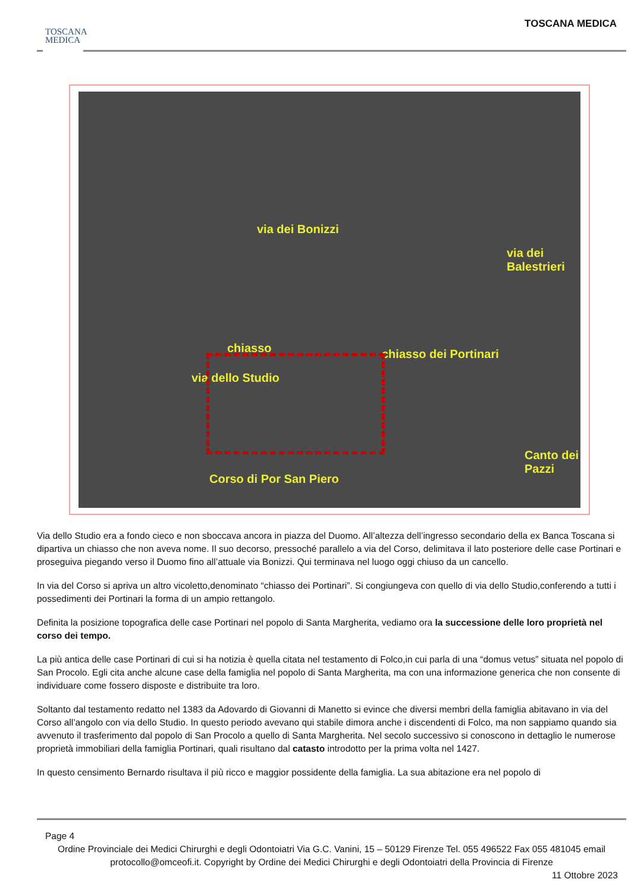TOSCANA
MEDICA
TOSCANA MEDICA
via dei Bonizzi
chiasso
via dello Studio
chiasso dei Portinari
via dei Balestrieri
Canto dei Pazzi
Corso di Por San Piero
Via dello Studio era a fondo cieco e non sboccava ancora in piazza del Duomo. All’altezza dell’ingresso secondario della ex Banca Toscana si dipartiva un chiasso che non aveva nome. Il suo decorso, pressoché parallelo a via del Corso, delimitava il lato posteriore delle case Portinari e proseguiva piegando verso il Duomo fino all’attuale via Bonizzi. Qui terminava nel luogo oggi chiuso da un cancello.
In via del Corso si apriva un altro vicoletto,denominato “chiasso dei Portinari”. Si congiungeva con quello di via dello Studio,conferendo a tutti i possedimenti dei Portinari la forma di un ampio rettangolo.
Definita la posizione topografica delle case Portinari nel popolo di Santa Margherita, vediamo ora la successione delle loro proprietà nel corso dei tempo.
La più antica delle case Portinari di cui si ha notizia è quella citata nel testamento di Folco,in cui parla di una “domus vetus” situata nel popolo di San Procolo. Egli cita anche alcune case della famiglia nel popolo di Santa Margherita, ma con una informazione generica che non consente di individuare come fossero disposte e distribuite tra loro.
Soltanto dal testamento redatto nel 1383 da Adovardo di Giovanni di Manetto si evince che diversi membri della famiglia abitavano in via del Corso all’angolo con via dello Studio. In questo periodo avevano qui stabile dimora anche i discendenti di Folco, ma non sappiamo quando sia avvenuto il trasferimento dal popolo di San Procolo a quello di Santa Margherita. Nel secolo successivo si conoscono in dettaglio le numerose proprietà immobiliari della famiglia Portinari, quali risultano dal catasto introdotto per la prima volta nel 1427.
In questo censimento Bernardo risultava il più ricco e maggior possidente della famiglia. La sua abitazione era nel popolo di
Page 4
Ordine Provinciale dei Medici Chirurghi e degli Odontoiatri Via G.C. Vanini, 15 – 50129 Firenze Tel. 055 496522 Fax 055 481045 email protocollo@omceofi.it. Copyright by Ordine dei Medici Chirurghi e degli Odontoiatri della Provincia di Firenze
11 Ottobre 2023